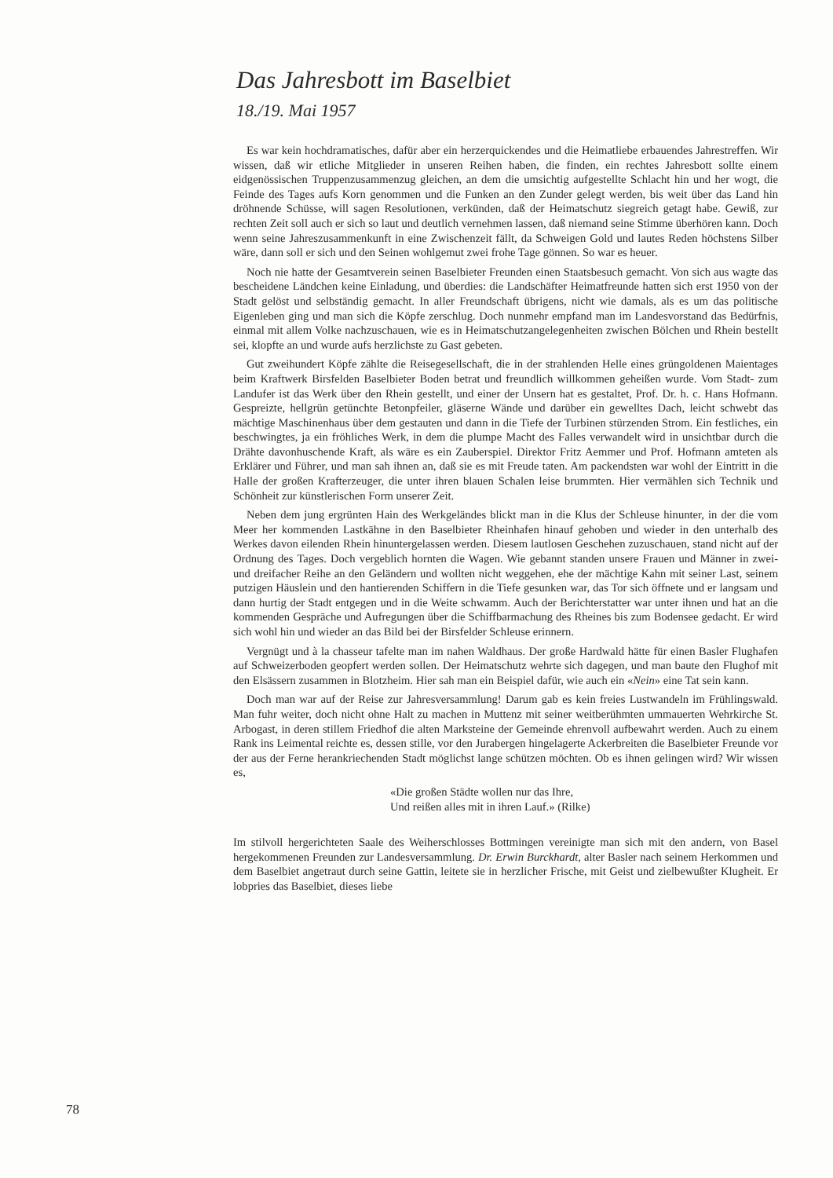Das Jahresbott im Baselbiet
18./19. Mai 1957
Es war kein hochdramatisches, dafür aber ein herzerquickendes und die Heimatliebe erbauendes Jahrestreffen. Wir wissen, daß wir etliche Mitglieder in unseren Reihen haben, die finden, ein rechtes Jahresbott sollte einem eidgenössischen Truppenzusammenzug gleichen, an dem die umsichtig aufgestellte Schlacht hin und her wogt, die Feinde des Tages aufs Korn genommen und die Funken an den Zunder gelegt werden, bis weit über das Land hin dröhnende Schüsse, will sagen Resolutionen, verkünden, daß der Heimatschutz siegreich getagt habe. Gewiß, zur rechten Zeit soll auch er sich so laut und deutlich vernehmen lassen, daß niemand seine Stimme überhören kann. Doch wenn seine Jahreszusammenkunft in eine Zwischenzeit fällt, da Schweigen Gold und lautes Reden höchstens Silber wäre, dann soll er sich und den Seinen wohlgemut zwei frohe Tage gönnen. So war es heuer.
Noch nie hatte der Gesamtverein seinen Baselbieter Freunden einen Staatsbesuch gemacht. Von sich aus wagte das bescheidene Ländchen keine Einladung, und überdies: die Landschäfter Heimatfreunde hatten sich erst 1950 von der Stadt gelöst und selbständig gemacht. In aller Freundschaft übrigens, nicht wie damals, als es um das politische Eigenleben ging und man sich die Köpfe zerschlug. Doch nunmehr empfand man im Landesvorstand das Bedürfnis, einmal mit allem Volke nachzuschauen, wie es in Heimatschutzangelegenheiten zwischen Bölchen und Rhein bestellt sei, klopfte an und wurde aufs herzlichste zu Gast gebeten.
Gut zweihundert Köpfe zählte die Reisegesellschaft, die in der strahlenden Helle eines grüngoldenen Maientages beim Kraftwerk Birsfelden Baselbieter Boden betrat und freundlich willkommen geheißen wurde. Vom Stadt- zum Landufer ist das Werk über den Rhein gestellt, und einer der Unsern hat es gestaltet, Prof. Dr. h. c. Hans Hofmann. Gespreizte, hellgrün getünchte Betonpfeiler, gläserne Wände und darüber ein gewelltes Dach, leicht schwebt das mächtige Maschinenhaus über dem gestauten und dann in die Tiefe der Turbinen stürzenden Strom. Ein festliches, ein beschwingtes, ja ein fröhliches Werk, in dem die plumpe Macht des Falles verwandelt wird in unsichtbar durch die Drähte davonhuschende Kraft, als wäre es ein Zauberspiel. Direktor Fritz Aemmer und Prof. Hofmann amteten als Erklärer und Führer, und man sah ihnen an, daß sie es mit Freude taten. Am packendsten war wohl der Eintritt in die Halle der großen Krafterzeuger, die unter ihren blauen Schalen leise brummten. Hier vermählen sich Technik und Schönheit zur künstlerischen Form unserer Zeit.
Neben dem jung ergrünten Hain des Werkgeländes blickt man in die Klus der Schleuse hinunter, in der die vom Meer her kommenden Lastkähne in den Baselbieter Rheinhafen hinauf gehoben und wieder in den unterhalb des Werkes davon eilenden Rhein hinuntergelassen werden. Diesem lautlosen Geschehen zuzuschauen, stand nicht auf der Ordnung des Tages. Doch vergeblich hornten die Wagen. Wie gebannt standen unsere Frauen und Männer in zwei- und dreifacher Reihe an den Geländern und wollten nicht weggehen, ehe der mächtige Kahn mit seiner Last, seinem putzigen Häuslein und den hantierenden Schiffern in die Tiefe gesunken war, das Tor sich öffnete und er langsam und dann hurtig der Stadt entgegen und in die Weite schwamm. Auch der Berichterstatter war unter ihnen und hat an die kommenden Gespräche und Aufregungen über die Schiffbarmachung des Rheines bis zum Bodensee gedacht. Er wird sich wohl hin und wieder an das Bild bei der Birsfelder Schleuse erinnern.
Vergnügt und à la chasseur tafelte man im nahen Waldhaus. Der große Hardwald hätte für einen Basler Flughafen auf Schweizerboden geopfert werden sollen. Der Heimatschutz wehrte sich dagegen, und man baute den Flughof mit den Elsässern zusammen in Blotzheim. Hier sah man ein Beispiel dafür, wie auch ein «Nein» eine Tat sein kann.
Doch man war auf der Reise zur Jahresversammlung! Darum gab es kein freies Lustwandeln im Frühlingswald. Man fuhr weiter, doch nicht ohne Halt zu machen in Muttenz mit seiner weitberühmten ummauerten Wehrkirche St. Arbogast, in deren stillem Friedhof die alten Marksteine der Gemeinde ehrenvoll aufbewahrt werden. Auch zu einem Rank ins Leimental reichte es, dessen stille, vor den Jurabergen hingelagerte Ackerbreiten die Baselbieter Freunde vor der aus der Ferne herankriechenden Stadt möglichst lange schützen möchten. Ob es ihnen gelingen wird? Wir wissen es,
«Die großen Städte wollen nur das Ihre,
Und reißen alles mit in ihren Lauf.» (Rilke)
Im stilvoll hergerichteten Saale des Weiherschlosses Bottmingen vereinigte man sich mit den andern, von Basel hergekommenen Freunden zur Landesversammlung. Dr. Erwin Burckhardt, alter Basler nach seinem Herkommen und dem Baselbiet angetraut durch seine Gattin, leitete sie in herzlicher Frische, mit Geist und zielbewußter Klugheit. Er lobpries das Baselbiet, dieses liebe
78